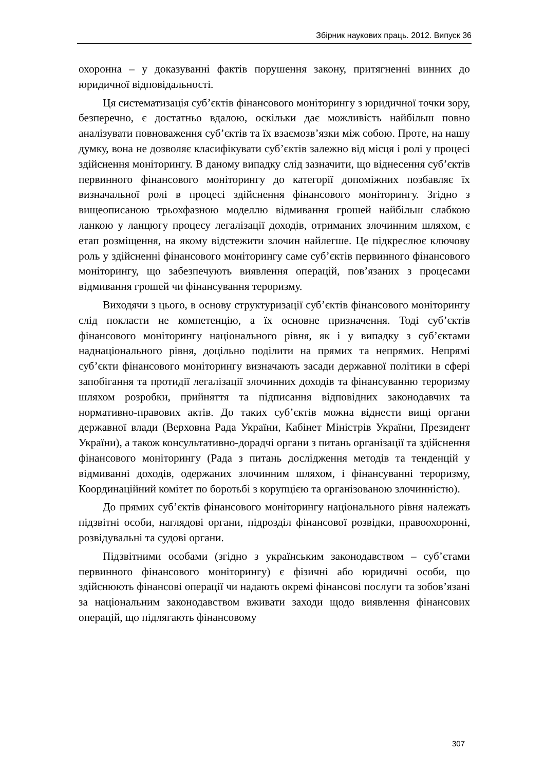Збірник наукових праць. 2012. Випуск 36
охоронна – у доказуванні фактів порушення закону, притягненні винних до юридичної відповідальності.
Ця систематизація суб’єктів фінансового моніторингу з юридичної точки зору, безперечно, є достатньо вдалою, оскільки дає можливість найбільш повно аналізувати повноваження суб’єктів та їх взаємозв’язки між собою. Проте, на нашу думку, вона не дозволяє класифікувати суб’єктів залежно від місця і ролі у процесі здійснення моніторингу. В даному випадку слід зазначити, що віднесення суб’єктів первинного фінансового моніторингу до категорії допоміжних позбавляє їх визначальної ролі в процесі здійснення фінансового моніторингу. Згідно з вищеописаною трьохфазною моделлю відмивання грошей найбільш слабкою ланкою у ланцюгу процесу легалізації доходів, отриманих злочинним шляхом, є етап розміщення, на якому відстежити злочин найлегше. Це підкреслює ключову роль у здійсненні фінансового моніторингу саме суб’єктів первинного фінансового моніторингу, що забезпечують виявлення операцій, пов’язаних з процесами відмивання грошей чи фінансування тероризму.
Виходячи з цього, в основу структуризації суб’єктів фінансового моніторингу слід покласти не компетенцію, а їх основне призначення. Тоді суб’єктів фінансового моніторингу національного рівня, як і у випадку з суб’єктами наднаціонального рівня, доцільно поділити на прямих та непрямих. Непрямі суб’єкти фінансового моніторингу визначають засади державної політики в сфері запобігання та протидії легалізації злочинних доходів та фінансуванню тероризму шляхом розробки, прийняття та підписання відповідних законодавчих та нормативно-правових актів. До таких суб’єктів можна віднести вищі органи державної влади (Верховна Рада України, Кабінет Міністрів України, Президент України), а також консультативно-дорадчі органи з питань організації та здійснення фінансового моніторингу (Рада з питань дослідження методів та тенденцій у відмиванні доходів, одержаних злочинним шляхом, і фінансуванні тероризму, Координаційний комітет по боротьбі з корупцією та організованою злочинністю).
До прямих суб’єктів фінансового моніторингу національного рівня належать підзвітні особи, наглядові органи, підрозділ фінансової розвідки, правоохоронні, розвідувальні та судові органи.
Підзвітними особами (згідно з українським законодавством – суб’єтами первинного фінансового моніторингу) є фізичні або юридичні особи, що здійснюють фінансові операції чи надають окремі фінансові послуги та зобов’язані за національним законодавством вживати заходи щодо виявлення фінансових операцій, що підлягають фінансовому
307